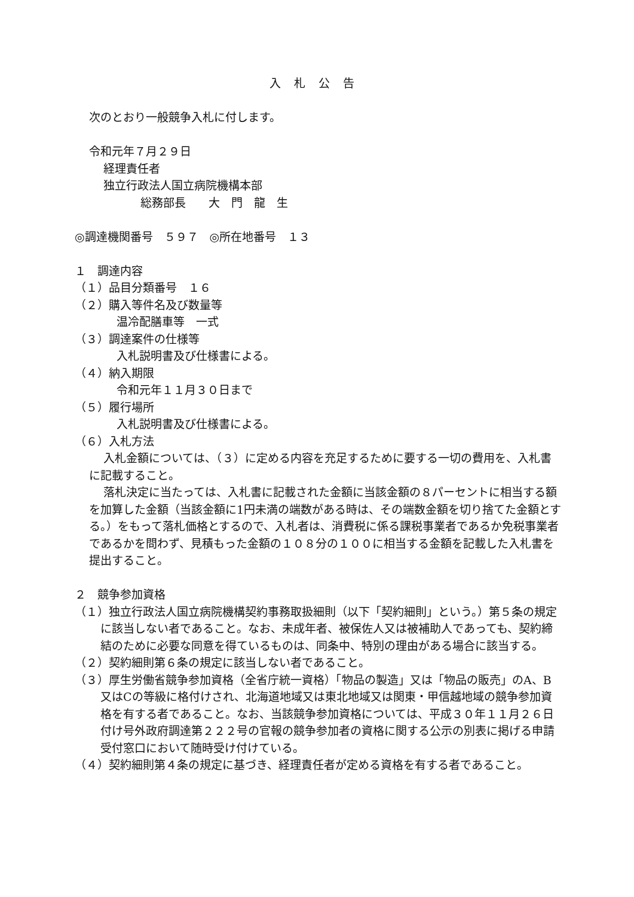入札公告
次のとおり一般競争入札に付します。
令和元年７月２９日
経理責任者
独立行政法人国立病院機構本部
総務部長　　大　門　龍　生
◎調達機関番号　５９７　◎所在地番号　１３
１　調達内容
（１）品目分類番号　１６
（２）購入等件名及び数量等
温冷配膳車等　一式
（３）調達案件の仕様等
入札説明書及び仕様書による。
（４）納入期限
令和元年１１月３０日まで
（５）履行場所
入札説明書及び仕様書による。
（６）入札方法
入札金額については、（３）に定める内容を充足するために要する一切の費用を、入札書に記載すること。
落札決定に当たっては、入札書に記載された金額に当該金額の８パーセントに相当する額を加算した金額（当該金額に1円未満の端数がある時は、その端数金額を切り捨てた金額とする。）をもって落札価格とするので、入札者は、消費税に係る課税事業者であるか免税事業者であるかを問わず、見積もった金額の１０８分の１００に相当する金額を記載した入札書を提出すること。
２　競争参加資格
（１）独立行政法人国立病院機構契約事務取扱細則（以下「契約細則」という。）第５条の規定に該当しない者であること。なお、未成年者、被保佐人又は被補助人であっても、契約締結のために必要な同意を得ているものは、同条中、特別の理由がある場合に該当する。
（２）契約細則第６条の規定に該当しない者であること。
（３）厚生労働省競争参加資格（全省庁統一資格）「物品の製造」又は「物品の販売」のA、B又はCの等級に格付けされ、北海道地域又は東北地域又は関東・甲信越地域の競争参加資格を有する者であること。なお、当該競争参加資格については、平成３０年１１月２６日付け号外政府調達第２２２号の官報の競争参加者の資格に関する公示の別表に掲げる申請受付窓口において随時受け付けている。
（４）契約細則第４条の規定に基づき、経理責任者が定める資格を有する者であること。